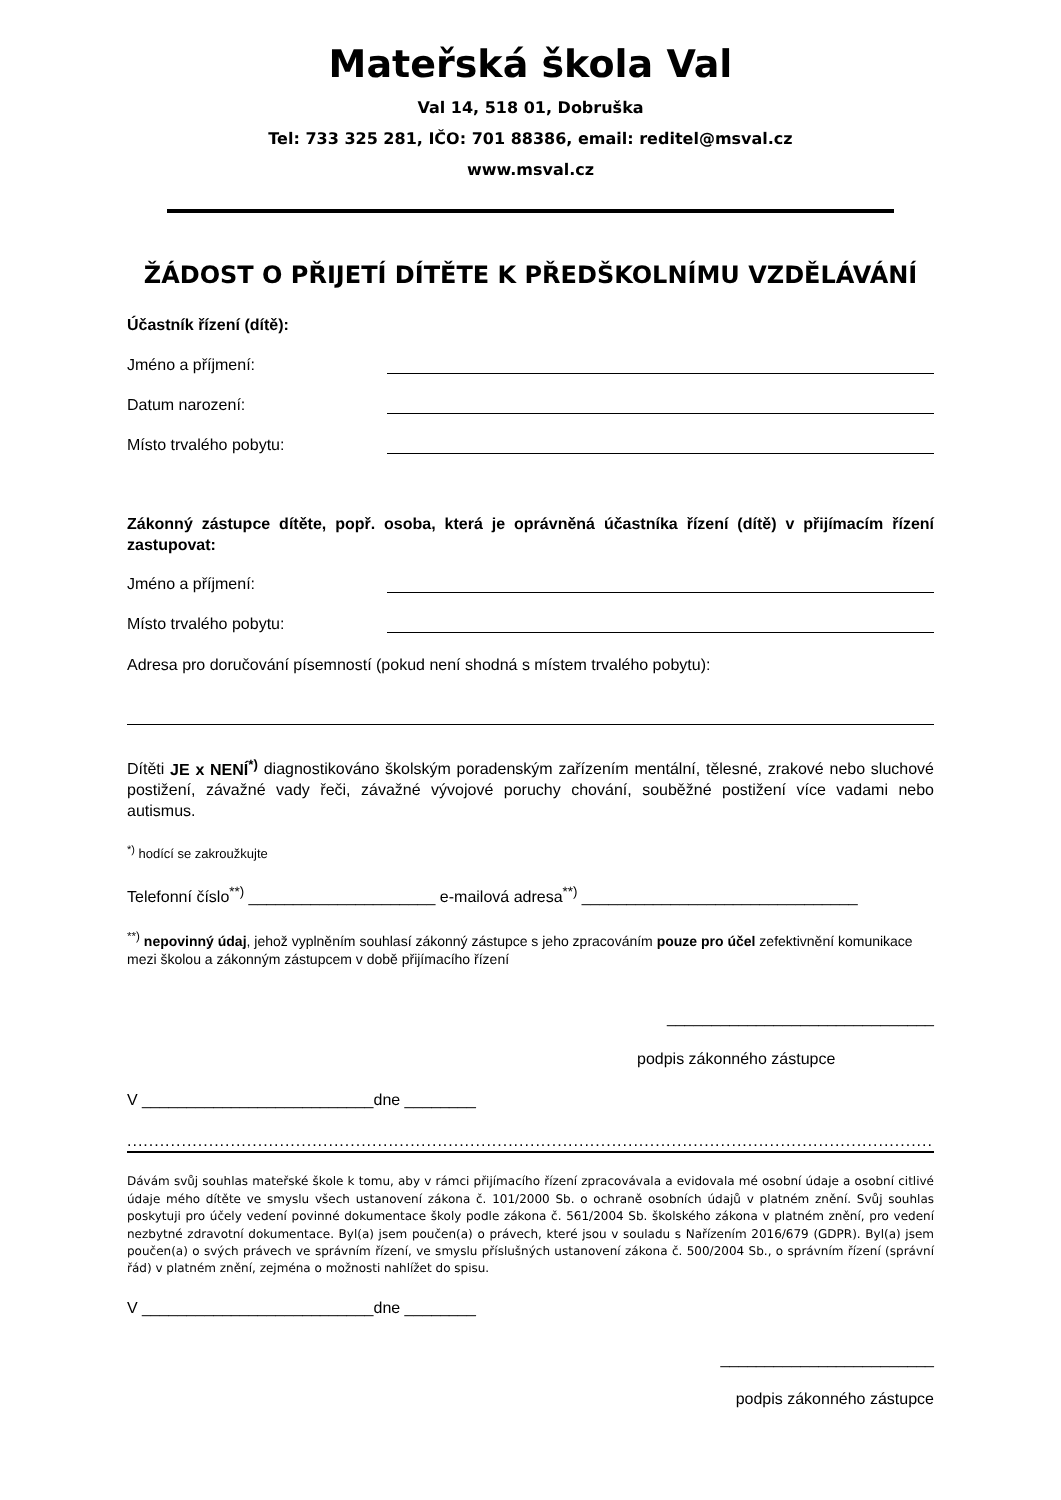Mateřská škola Val
Val 14, 518 01, Dobruška
Tel: 733 325 281, IČO: 701 88386, email: reditel@msval.cz
www.msval.cz
ŽÁDOST O PŘIJETÍ DÍTĚTE K PŘEDŠKOLNÍMU VZDĚLÁVÁNÍ
Účastník řízení (dítě):
Jméno a příjmení:
Datum narození:
Místo trvalého pobytu:
Zákonný zástupce dítěte, popř. osoba, která je oprávněná účastníka řízení (dítě) v přijímacím řízení zastupovat:
Jméno a příjmení:
Místo trvalého pobytu:
Adresa pro doručování písemností (pokud není shodná s místem trvalého pobytu):
Dítěti JE x NENÍ<sup>*)</sup> diagnostikováno školským poradenským zařízením mentální, tělesné, zrakové nebo sluchové postižení, závažné vady řeči, závažné vývojové poruchy chování, souběžné postižení více vadami nebo autismus.
<sup>*)</sup> hodící se zakroužkujte
Telefonní číslo<sup>**)</sup> _____________________ e-mailová adresa<sup>**)</sup> _______________________________
<sup>**)</sup> nepovinný údaj, jehož vyplněním souhlasí zákonný zástupce s jeho zpracováním pouze pro účel zefektivnění komunikace mezi školou a zákonným zástupcem v době přijímacího řízení
______________________________
podpis zákonného zástupce
V __________________________dne ________
....................................................................................................................................................
Dávám svůj souhlas mateřské škole k tomu, aby v rámci přijímacího řízení zpracovávala a evidovala mé osobní údaje a osobní citlivé údaje mého dítěte ve smyslu všech ustanovení zákona č. 101/2000 Sb. o ochraně osobních údajů v platném znění. Svůj souhlas poskytuji pro účely vedení povinné dokumentace školy podle zákona č. 561/2004 Sb. školského zákona v platném znění, pro vedení nezbytné zdravotní dokumentace. Byl(a) jsem poučen(a) o právech, které jsou v souladu s Nařízením 2016/679 (GDPR). Byl(a) jsem poučen(a) o svých právech ve správním řízení, ve smyslu příslušných ustanovení zákona č. 500/2004 Sb., o správním řízení (správní řád) v platném znění, zejména o možnosti nahlížet do spisu.
V __________________________dne ________
________________________
podpis zákonného zástupce